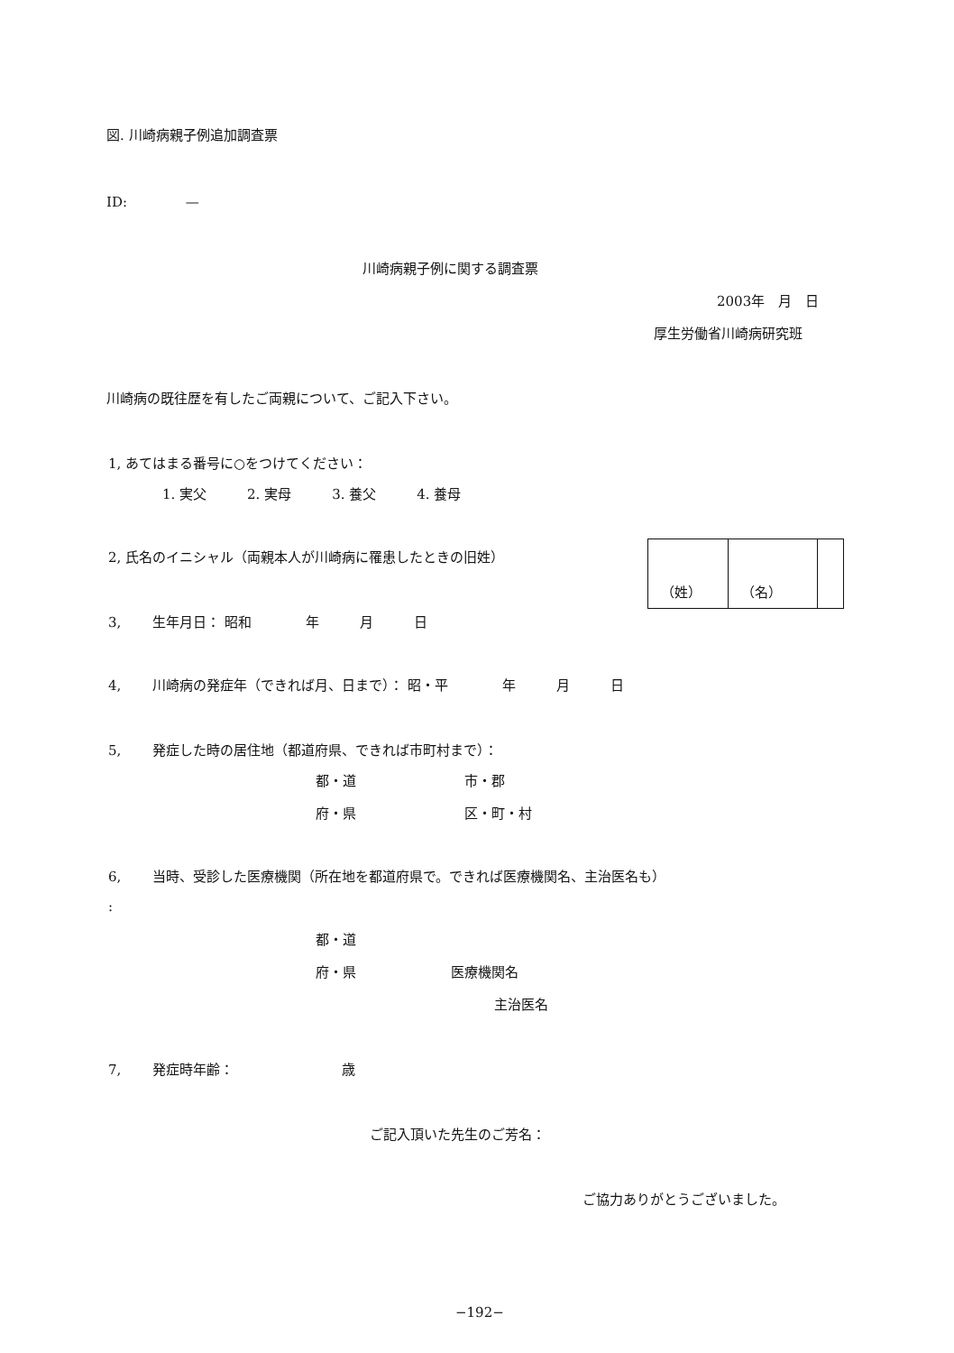図. 川崎病親子例追加調査票
ID:　　　　 —
川崎病親子例に関する調査票
2003年　月　日
厚生労働省川崎病研究班
川崎病の既往歴を有したご両親について、ご記入下さい。
1, あてはまる番号に○をつけてください：
1. 実父　　　2. 実母　　　3. 養父　　　4. 養母
2, 氏名のイニシャル（両親本人が川崎病に罹患したときの旧姓）
| （姓） | （名） | |
3,　　 生年月日： 昭和　　　　年　　　月　　　日
4,　　 川崎病の発症年（できれば月、日まで）： 昭・平　　　　年　　　月　　　日
5,　　 発症した時の居住地（都道府県、できれば市町村まで）：
都・道　　　　　　　　市・郡
府・県　　　　　　　　区・町・村
6,　　 当時、受診した医療機関（所在地を都道府県で。できれば医療機関名、主治医名も）
:
都・道
府・県　　　　　　　医療機関名
主治医名
7,　　 発症時年齢：　　　　　　　　歳
ご記入頂いた先生のご芳名：
ご協力ありがとうございました。
−192−